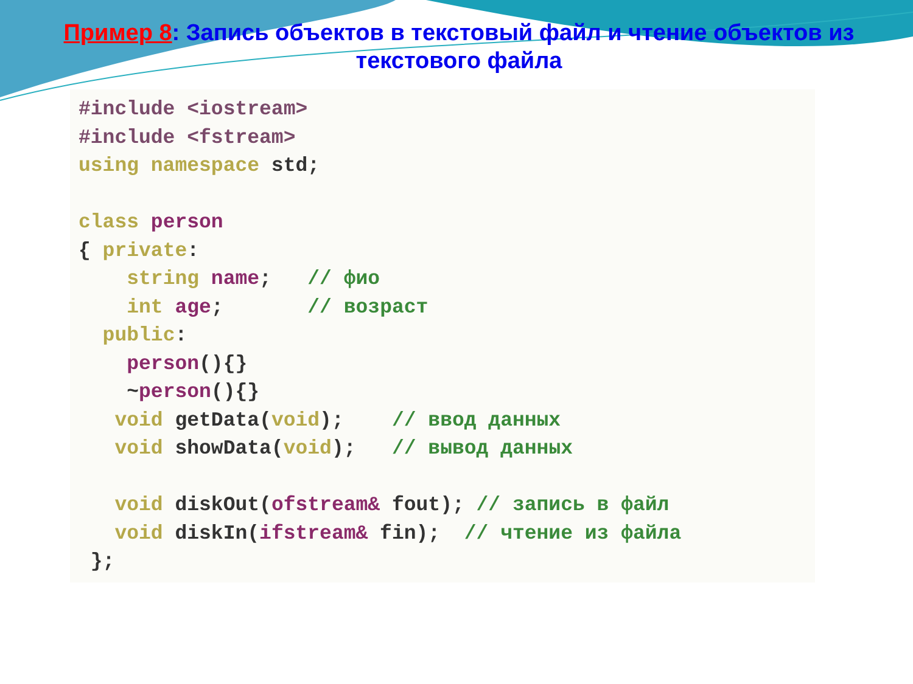Пример 8: Запись объектов в текстовый файл и чтение объектов из текстового файла
#include <iostream>
#include <fstream>
using namespace std;

class person
{ private:
    string name;   // фио
    int age;       // возраст
  public:
    person(){}
    ~person(){}
   void getData(void);    // ввод данных
   void showData(void);   // вывод данных

   void diskOut(ofstream& fout); // запись в файл
   void diskIn(ifstream& fin);  // чтение из файла
 };